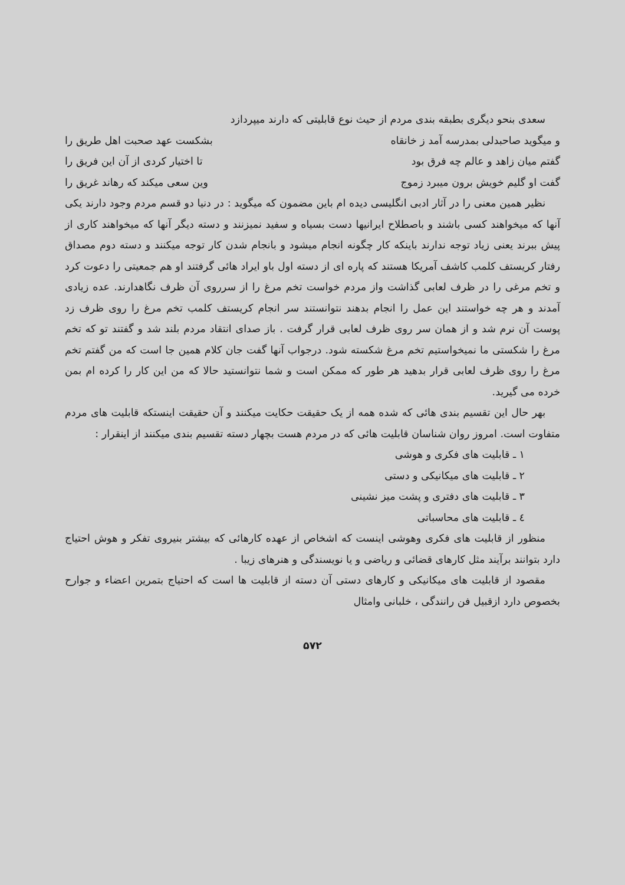سعدی بنحو دیگری بطبقه بندی مردم از حیث نوع قابلیتی که دارند میپردازد
و میگوید صاحبدلی بمدرسه آمد ز خانقاه بشکست عهد صحبت اهل طریق را
گفتم میان زاهد و عالم چه فرق بود تا اختیار کردی از آن این فریق را
گفت او گلیم خویش برون میبرد زموج وین سعی میکند که رهاند غریق را
نظیر همین معنی را در آثار ادبی انگلیسی دیده ام باین مضمون که میگوید : در دنیا دو قسم مردم وجود دارند یکی آنها که میخواهند کسی باشند و باصطلاح ایرانیها دست بسیاه و سفید نمیزنند و دسته دیگر آنها که میخواهند کاری از پیش ببرند یعنی زیاد توجه ندارند باینکه کار چگونه انجام میشود و بانجام شدن کار توجه میکنند و دسته دوم مصداق رفتار کریستف کلمب کاشف آمریکا هستند که پاره ای از دسته اول باو ایراد هائی گرفتند او هم جمعیتی را دعوت کرد و تخم مرغی را در ظرف لعابی گذاشت واز مردم خواست تخم مرغ را از سرروی آن ظرف نگاهدارند. عده زیادی آمدند و هر چه خواستند این عمل را انجام بدهند نتوانستند سر انجام کریستف کلمب تخم مرغ را روی ظرف زد پوست آن نرم شد و از همان سر روی ظرف لعابی قرار گرفت . باز صدای انتقاد مردم بلند شد و گفتند تو که تخم مرغ را شکستی ما نمیخواستیم تخم مرغ شکسته شود. درجواب آنها گفت جان کلام همین جا است که من گفتم تخم مرغ را روی ظرف لعابی قرار بدهید هر طور که ممکن است و شما نتوانستید حالا که من این کار را کرده ام بمن خرده می گیرید.
بهر حال این تقسیم بندی هائی که شده همه از یک حقیقت حکایت میکنند و آن حقیقت اینستکه قابلیت های مردم متفاوت است. امروز روان شناسان قابلیت هائی که در مردم هست بچهار دسته تقسیم بندی میکنند از اینقرار :
۱ ـ قابلیت های فکری و هوشی
۲ ـ قابلیت های میکانیکی و دستی
۳ ـ قابلیت های دفتری و پشت میز نشینی
٤ ـ قابلیت های محاسباتی
منظور از قابلیت های فکری وهوشی اینست که اشخاص از عهده کارهائی که بیشتر بنیروی تفکر و هوش احتیاج دارد بتوانند برآیند مثل کارهای قضائی و ریاضی و یا نویسندگی و هنرهای زیبا .
مقصود از قابلیت های میکانیکی و کارهای دستی آن دسته از قابلیت ها است که احتیاج بتمرین اعضاء و جوارح بخصوص دارد ازقبیل فن رانندگی ، خلبانی وامثال
۵۷۲